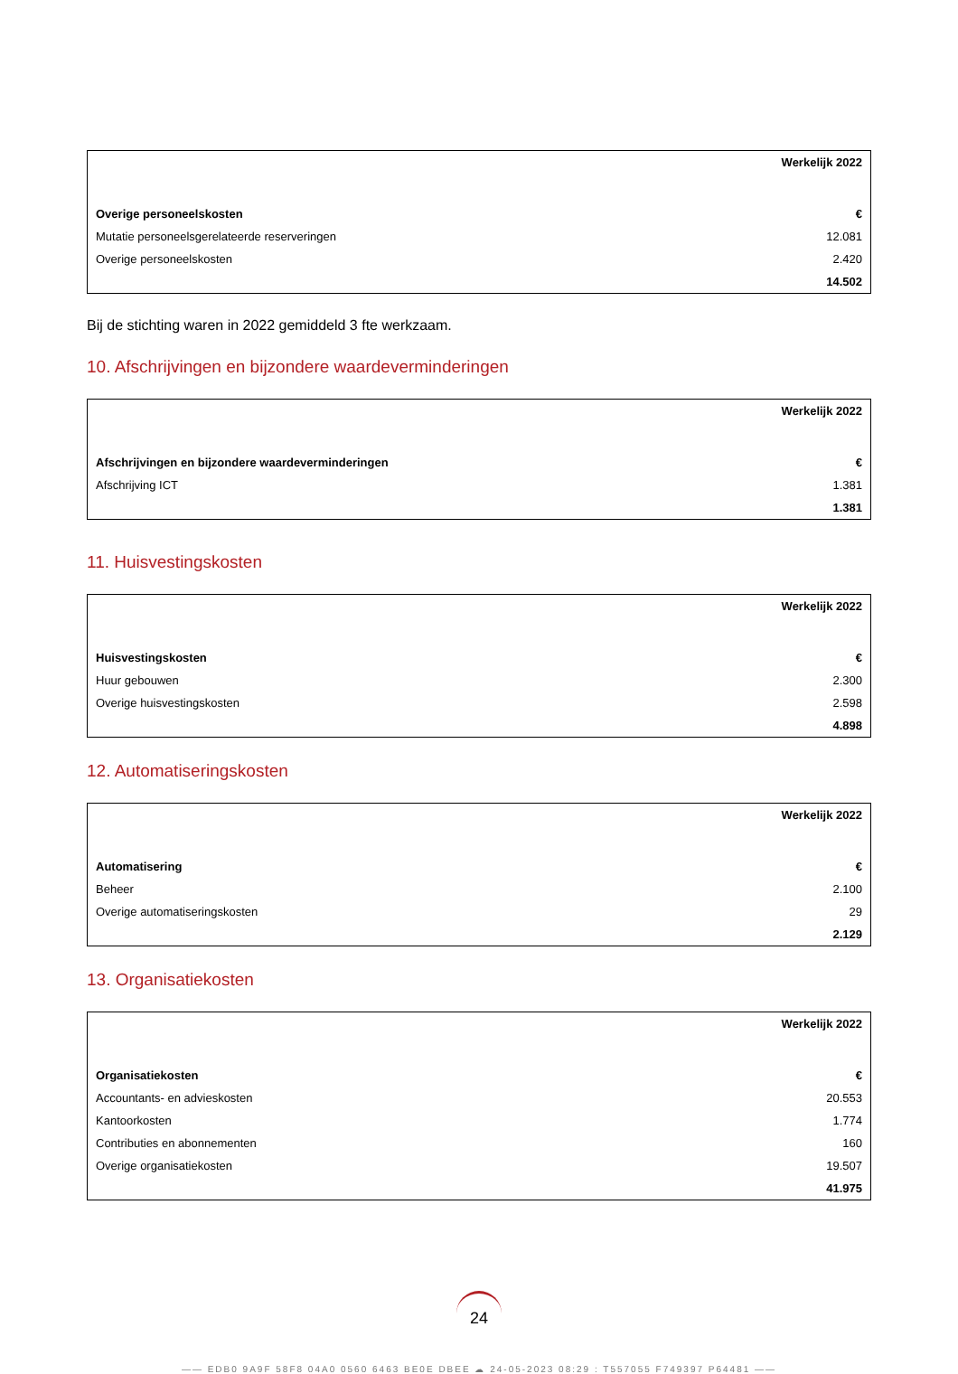| | Werkelijk 2022 |
| Overige personeelskosten | € |
| Mutatie personeelsgerelateerde reserveringen | 12.081 |
| Overige personeelskosten | 2.420 |
| | 14.502 |
Bij de stichting waren in 2022 gemiddeld 3 fte werkzaam.
10. Afschrijvingen en bijzondere waardeverminderingen
| | Werkelijk 2022 |
| Afschrijvingen en bijzondere waardeverminderingen | € |
| Afschrijving ICT | 1.381 |
| | 1.381 |
11. Huisvestingskosten
| | Werkelijk 2022 |
| Huisvestingskosten | € |
| Huur gebouwen | 2.300 |
| Overige huisvestingskosten | 2.598 |
| | 4.898 |
12. Automatiseringskosten
| | Werkelijk 2022 |
| Automatisering | € |
| Beheer | 2.100 |
| Overige automatiseringskosten | 29 |
| | 2.129 |
13. Organisatiekosten
| | Werkelijk 2022 |
| Organisatiekosten | € |
| Accountants- en advieskosten | 20.553 |
| Kantoorkosten | 1.774 |
| Contributies en abonnementen | 160 |
| Overige organisatiekosten | 19.507 |
| | 41.975 |
24
—— EDB0 9A9F 58F8 04A0 0560 6463 BE0E DBEE ☁ 24-05-2023 08:29 : T557055 F749397 P64481 ——